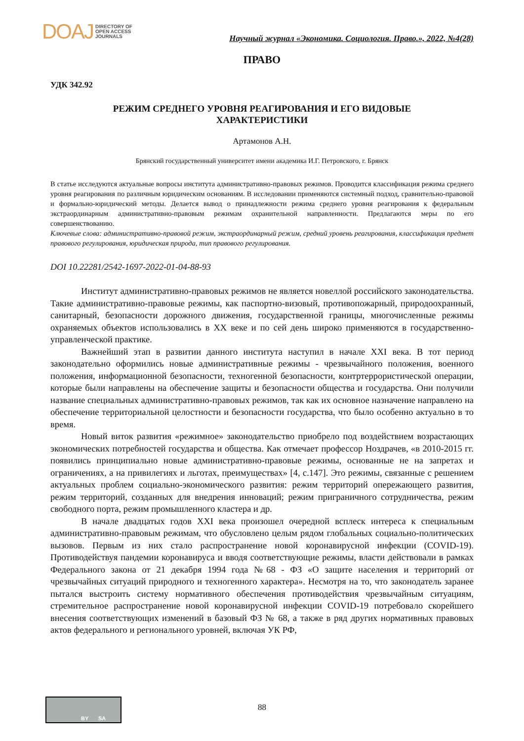DOAJ DIRECTORY OF
OPEN ACCESS
JOURNALS
Научный журнал «Экономика. Социология. Право.», 2022, №4(28)
ПРАВО
УДК 342.92
РЕЖИМ СРЕДНЕГО УРОВНЯ РЕАГИРОВАНИЯ И ЕГО ВИДОВЫЕ
ХАРАКТЕРИСТИКИ
Артамонов А.Н.
Брянский государственный университет имени академика И.Г. Петровского, г. Брянск
В статье исследуются актуальные вопросы института административно-правовых режимов. Проводится классификация режима среднего уровня реагирования по различным юридическим основаниям. В исследовании применяются системный подход, сравнительно-правовой и формально-юридический методы. Делается вывод о принадлежности режима среднего уровня реагирования к федеральным экстраординарным административно-правовым режимам охранительной направленности. Предлагаются меры по его совершенствованию.
Ключевые слова: административно-правовой режим, экстраординарный режим, средний уровень реагирования, классификация предмет правового регулирования, юридическая природа, тип правового регулирования.
DOI 10.22281/2542-1697-2022-01-04-88-93
Институт административно-правовых режимов не является новеллой российского законодательства. Такие административно-правовые режимы, как паспортно-визовый, противопожарный, природоохранный, санитарный, безопасности дорожного движения, государственной границы, многочисленные режимы охраняемых объектов использовались в XX веке и по сей день широко применяются в государственно-управленческой практике.
Важнейший этап в развитии данного института наступил в начале XXI века. В тот период законодательно оформились новые административные режимы - чрезвычайного положения, военного положения, информационной безопасности, техногенной безопасности, контртеррористической операции, которые были направлены на обеспечение защиты и безопасности общества и государства. Они получили название специальных административно-правовых режимов, так как их основное назначение направлено на обеспечение территориальной целостности и безопасности государства, что было особенно актуально в то время.
Новый виток развития «режимное» законодательство приобрело под воздействием возрастающих экономических потребностей государства и общества. Как отмечает профессор Ноздрачев, «в 2010-2015 гг. появились принципиально новые административно-правовые режимы, основанные не на запретах и ограничениях, а на привилегиях и льготах, преимуществах» [4, с.147]. Это режимы, связанные с решением актуальных проблем социально-экономического развития: режим территорий опережающего развития, режим территорий, созданных для внедрения инноваций; режим приграничного сотрудничества, режим свободного порта, режим промышленного кластера и др.
В начале двадцатых годов XXI века произошел очередной всплеск интереса к специальным административно-правовым режимам, что обусловлено целым рядом глобальных социально-политических вызовов. Первым из них стало распространение новой коронавирусной инфекции (COVID-19). Противодействуя пандемии коронавируса и вводя соответствующие режимы, власти действовали в рамках Федерального закона от 21 декабря 1994 года №68 - ФЗ «О защите населения и территорий от чрезвычайных ситуаций природного и техногенного характера». Несмотря на то, что законодатель заранее пытался выстроить систему нормативного обеспечения противодействия чрезвычайным ситуациям, стремительное распространение новой коронавирусной инфекции COVID-19 потребовало скорейшего внесения соответствующих изменений в базовый ФЗ № 68, а также в ряд других нормативных правовых актов федерального и регионального уровней, включая УК РФ,
BY SA
88